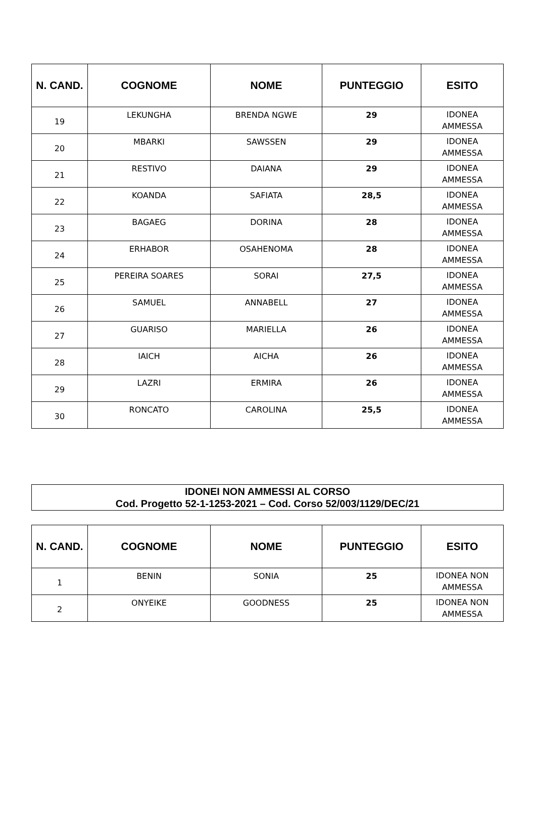| N. CAND. | COGNOME | NOME | PUNTEGGIO | ESITO |
| --- | --- | --- | --- | --- |
| 19 | LEKUNGHA | BRENDA NGWE | 29 | IDONEA AMMESSA |
| 20 | MBARKI | SAWSSEN | 29 | IDONEA AMMESSA |
| 21 | RESTIVO | DAIANA | 29 | IDONEA AMMESSA |
| 22 | KOANDA | SAFIATA | 28,5 | IDONEA AMMESSA |
| 23 | BAGAEG | DORINA | 28 | IDONEA AMMESSA |
| 24 | ERHABOR | OSAHENOMA | 28 | IDONEA AMMESSA |
| 25 | PEREIRA SOARES | SORAI | 27,5 | IDONEA AMMESSA |
| 26 | SAMUEL | ANNABELL | 27 | IDONEA AMMESSA |
| 27 | GUARISO | MARIELLA | 26 | IDONEA AMMESSA |
| 28 | IAICH | AICHA | 26 | IDONEA AMMESSA |
| 29 | LAZRI | ERMIRA | 26 | IDONEA AMMESSA |
| 30 | RONCATO | CAROLINA | 25,5 | IDONEA AMMESSA |
IDONEI NON AMMESSI AL CORSO
Cod. Progetto 52-1-1253-2021 – Cod. Corso 52/003/1129/DEC/21
| N. CAND. | COGNOME | NOME | PUNTEGGIO | ESITO |
| --- | --- | --- | --- | --- |
| 1 | BENIN | SONIA | 25 | IDONEA NON AMMESSA |
| 2 | ONYEIKE | GOODNESS | 25 | IDONEA NON AMMESSA |